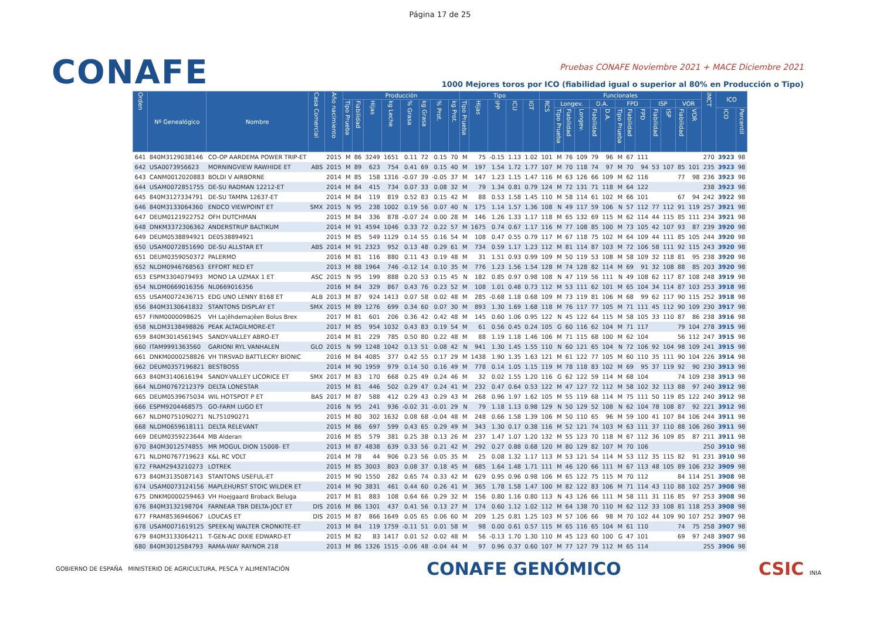Página 17 de 25
CONAFE
Pruebas CONAFE Noviembre 2021 + MACE Diciembre 2021
1000 Mejores toros por ICO (fiabilidad igual o superior al 80% en Producción o Tipo)
| Orden | Nº Genealógico | Nombre | Casa Comercial | Año nacimiento | Producción | | | | | | | | Tipo | | | | | Funcionales | | | | | | | | | | | | | IMCT | ICO | |
| --- | --- | --- | --- | --- | --- | --- | --- | --- | --- | --- | --- | --- | --- | --- | --- | --- | --- | --- | --- | --- | --- | --- | --- | --- | --- | --- | --- | --- | --- | --- | --- | --- | --- |
| | | | | | Tipo Prueba | Fiabilidad | Hijas | kg Leche | % Grasa | kg Grasa | % Prot. | kg Prot. | Tipo Prueba | Hijas | IPP | ICU | IGT | RCS | Longev. | | | D.A. | | FPD | | | ISP | | VOR | | | | |
| | | | | | | | | | | | | | | | | | | | Tipo Prueba | Fiabilidad | Longev. | Fiabilidad | D.A. | Tipo Prueba | Fiabilidad | FPD | Fiabilidad | ISP | Fiabilidad | VOR | | ICO | Percentil |
| 641 | 840M3129038146 | CO-OP AARDEMA POWER TRIP-ET | | 2015 | M | 86 | 3249 | 1651 | 0.11 | 72 | 0.15 | 70 | M | 75 | -0.15 | 1.13 | 1.02 | 101 | M | 76 | 109 | 79 | 96 | M | 67 | 111 | | | | | 270 | 3923 | 98 |
| 642 | USA0073956623 | MORNINGVIEW RAWHIDE ET | ABS | 2015 | M | 89 | 623 | 754 | 0.41 | 69 | 0.15 | 40 | M | 197 | 1.54 | 1.72 | 1.77 | 107 | M | 70 | 118 | 74 | 97 | M | 70 | 94 | 53 | 107 | 85 | 101 | 235 | 3923 | 98 |
| 643 | CANM0012020883 | BOLDI V AIRBORNE | | 2014 | M | 85 | 158 | 1316 | -0.07 | 39 | -0.05 | 37 | M | 147 | 1.23 | 1.15 | 1.47 | 116 | M | 63 | 126 | 66 | 109 | M | 62 | 116 | | | 77 | 98 | 236 | 3923 | 98 |
| 644 | USAM0072851755 | DE-SU RADMAN 12212-ET | | 2014 | M | 84 | 415 | 734 | 0.07 | 33 | 0.08 | 32 | M | 79 | 1.34 | 0.81 | 0.79 | 124 | M | 72 | 131 | 71 | 118 | M | 64 | 122 | | | | | 238 | 3923 | 98 |
| 645 | 840M3127334791 | DE-SU TAMPA 12637-ET | | 2014 | M | 84 | 119 | 819 | 0.52 | 83 | 0.15 | 42 | M | 88 | 0.53 | 1.58 | 1.45 | 110 | M | 58 | 114 | 61 | 102 | M | 66 | 101 | | | 67 | 94 | 242 | 3922 | 98 |
| 646 | 840M3133064360 | ENDCO VIEWPOINT ET | SMX | 2015 | N | 95 | 238 | 1002 | 0.19 | 56 | 0.07 | 40 | N | 175 | 1.14 | 1.57 | 1.36 | 108 | N | 49 | 117 | 59 | 106 | N | 57 | 112 | 77 | 112 | 91 | 119 | 257 | 3921 | 98 |
| 647 | DEUM0121922752 | OFH DUTCHMAN | | 2015 | M | 84 | 336 | 878 | -0.07 | 24 | 0.00 | 28 | M | 146 | 1.26 | 1.33 | 1.17 | 118 | M | 65 | 132 | 69 | 115 | M | 62 | 114 | 44 | 115 | 85 | 111 | 234 | 3921 | 98 |
| 648 | DNKM3372306362 | ANDERSTRUP BALTIKUM | | 2014 | M | 91 | 4594 | 1046 | 0.33 | 72 | 0.22 | 57 | M | 1675 | 0.74 | 0.67 | 1.17 | 116 | M | 77 | 108 | 85 | 100 | M | 73 | 105 | 42 | 107 | 93 | 87 | 239 | 3920 | 98 |
| 649 | DEUM0538894921 | DE0538894921 | | 2015 | M | 85 | 549 | 1129 | 0.14 | 55 | 0.16 | 54 | M | 108 | 0.47 | 0.55 | 0.79 | 117 | M | 67 | 118 | 75 | 102 | M | 64 | 109 | 44 | 111 | 85 | 105 | 244 | 3920 | 98 |
| 650 | USAM0072851690 | DE-SU ALLSTAR ET | ABS | 2014 | M | 91 | 2323 | 952 | 0.13 | 48 | 0.29 | 61 | M | 734 | 0.59 | 1.17 | 1.23 | 112 | M | 81 | 114 | 87 | 103 | M | 72 | 106 | 58 | 111 | 92 | 115 | 243 | 3920 | 98 |
| 651 | DEUM0359050372 | PALERMO | | 2016 | M | 81 | 116 | 880 | 0.11 | 43 | 0.19 | 48 | M | 31 | 1.51 | 0.93 | 0.99 | 109 | M | 50 | 119 | 53 | 108 | M | 58 | 109 | 32 | 118 | 81 | 95 | 238 | 3920 | 98 |
| 652 | NLDM0946768563 | EFFORT RED ET | | 2013 | M | 88 | 1964 | 746 | -0.12 | 14 | 0.10 | 35 | M | 776 | 1.23 | 1.56 | 1.54 | 128 | M | 74 | 128 | 82 | 114 | M | 69 | 91 | 32 | 108 | 88 | 85 | 203 | 3920 | 98 |
| 653 | ESPM3304079493 | MONO LA UZMAX 1 ET | ASC | 2015 | N | 95 | 199 | 888 | 0.20 | 53 | 0.15 | 45 | N | 182 | 0.85 | 0.97 | 0.98 | 108 | N | 47 | 119 | 56 | 111 | N | 49 | 108 | 62 | 117 | 87 | 108 | 248 | 3919 | 98 |
| 654 | NLDM0669016356 | NL0669016356 | | 2016 | M | 84 | 329 | 867 | 0.43 | 76 | 0.23 | 52 | M | 108 | 1.01 | 0.48 | 0.73 | 112 | M | 53 | 111 | 62 | 101 | M | 65 | 104 | 34 | 114 | 87 | 103 | 253 | 3918 | 98 |
| 655 | USAM0072436715 | EDG UNO LENNY 8168 ET | ALB | 2013 | M | 87 | 924 | 1413 | 0.07 | 58 | 0.02 | 48 | M | 285 | -0.68 | 1.18 | 0.68 | 109 | M | 73 | 119 | 81 | 106 | M | 68 | 99 | 62 | 117 | 90 | 115 | 252 | 3918 | 98 |
| 656 | 840M3130641832 | STANTONS DISPLAY ET | SMX | 2015 | M | 89 | 1276 | 699 | 0.34 | 60 | 0.07 | 30 | M | 893 | 1.30 | 1.69 | 1.68 | 118 | M | 76 | 117 | 77 | 105 | M | 71 | 111 | 45 | 112 | 90 | 109 | 230 | 3917 | 98 |
| 657 | FINM0000098625 | VH La¦êhdema¦êen Bolus Brex | | 2017 | M | 81 | 601 | 206 | 0.36 | 42 | 0.42 | 48 | M | 145 | 0.60 | 1.06 | 0.95 | 122 | N | 45 | 122 | 64 | 115 | M | 58 | 105 | 33 | 110 | 87 | 86 | 238 | 3916 | 98 |
| 658 | NLDM3138498826 | PEAK ALTAGILMORE-ET | | 2017 | M | 85 | 954 | 1032 | 0.43 | 83 | 0.19 | 54 | M | 61 | 0.56 | 0.45 | 0.24 | 105 | G | 60 | 116 | 62 | 104 | M | 71 | 117 | | | 79 | 104 | 278 | 3915 | 98 |
| 659 | 840M3014561945 | SANDY-VALLEY ABRO-ET | | 2014 | M | 81 | 229 | 785 | 0.50 | 80 | 0.22 | 48 | M | 88 | 1.19 | 1.18 | 1.46 | 106 | M | 71 | 115 | 68 | 100 | M | 62 | 104 | | | 56 | 112 | 247 | 3915 | 98 |
| 660 | ITAM9991363560 | GARIONI RYL VANHALEN | GLO | 2015 | N | 99 | 1248 | 1042 | 0.13 | 51 | 0.08 | 42 | N | 941 | 1.30 | 1.45 | 1.55 | 110 | N | 60 | 121 | 65 | 104 | N | 72 | 106 | 92 | 104 | 98 | 109 | 241 | 3915 | 98 |
| 661 | DNKM0000258826 | VH TIRSVAD BATTLECRY BIONIC | | 2016 | M | 84 | 4085 | 377 | 0.42 | 55 | 0.17 | 29 | M | 1438 | 1.90 | 1.35 | 1.63 | 121 | M | 61 | 122 | 77 | 105 | M | 60 | 110 | 35 | 111 | 90 | 104 | 226 | 3914 | 98 |
| 662 | DEUM0357196821 | BESTBOSS | | 2014 | M | 90 | 1959 | 979 | 0.14 | 50 | 0.16 | 49 | M | 778 | 0.14 | 1.05 | 1.15 | 119 | M | 78 | 118 | 83 | 102 | M | 69 | 95 | 37 | 119 | 92 | 90 | 230 | 3913 | 98 |
| 663 | 840M3140616194 | SANDY-VALLEY LICORICE ET | SMX | 2017 | M | 83 | 170 | 668 | 0.25 | 49 | 0.24 | 46 | M | 32 | 0.02 | 1.55 | 1.20 | 116 | G | 62 | 122 | 59 | 114 | M | 68 | 104 | | | 74 | 109 | 238 | 3913 | 98 |
| 664 | NLDM0767212379 | DELTA LONESTAR | | 2015 | M | 81 | 446 | 502 | 0.29 | 47 | 0.24 | 41 | M | 232 | 0.47 | 0.64 | 0.53 | 122 | M | 47 | 127 | 72 | 112 | M | 58 | 102 | 32 | 113 | 88 | 97 | 240 | 3912 | 98 |
| 665 | DEUM0539675034 | WIL HOTSPOT P ET | BAS | 2017 | M | 87 | 588 | 412 | 0.29 | 43 | 0.29 | 43 | M | 268 | 0.96 | 1.97 | 1.62 | 105 | M | 55 | 119 | 68 | 114 | M | 75 | 111 | 50 | 119 | 85 | 122 | 240 | 3912 | 98 |
| 666 | ESPM9204468575 | GO-FARM LUGO ET | | 2016 | N | 95 | 241 | 936 | -0.02 | 31 | -0.01 | 29 | N | 79 | 1.18 | 1.13 | 0.98 | 129 | N | 50 | 129 | 52 | 108 | N | 62 | 104 | 78 | 108 | 87 | 92 | 221 | 3912 | 98 |
| 667 | NLDM0751090271 | NL751090271 | | 2015 | M | 80 | 302 | 1632 | 0.08 | 68 | -0.04 | 48 | M | 248 | 0.66 | 1.58 | 1.39 | 106 | M | 50 | 110 | 65 | 96 | M | 59 | 100 | 41 | 107 | 84 | 106 | 244 | 3911 | 98 |
| 668 | NLDM0659618111 | DELTA RELEVANT | | 2015 | M | 86 | 697 | 599 | 0.43 | 65 | 0.29 | 49 | M | 343 | 1.30 | 0.17 | 0.38 | 116 | M | 52 | 121 | 74 | 103 | M | 63 | 111 | 37 | 110 | 88 | 106 | 260 | 3911 | 98 |
| 669 | DEUM0359223644 | MB Alderan | | 2016 | M | 85 | 579 | 381 | 0.25 | 38 | 0.13 | 26 | M | 237 | 1.47 | 1.07 | 1.20 | 132 | M | 55 | 123 | 70 | 118 | M | 67 | 112 | 36 | 109 | 85 | 87 | 211 | 3911 | 98 |
| 670 | 840M3012574855 | MR MOGUL DION 15008- ET | | 2013 | M | 87 | 4838 | 639 | 0.33 | 56 | 0.21 | 42 | M | 292 | 0.27 | 0.88 | 0.68 | 120 | M | 80 | 129 | 82 | 107 | M | 70 | 106 | | | | | 250 | 3910 | 98 |
| 671 | NLDM0767719623 | K&L RC VOLT | | 2014 | M | 78 | 44 | 906 | 0.23 | 56 | 0.05 | 35 | M | 25 | 0.08 | 1.32 | 1.17 | 113 | M | 53 | 121 | 54 | 114 | M | 53 | 112 | 35 | 115 | 82 | 91 | 231 | 3910 | 98 |
| 672 | FRAM2943210273 | LOTREK | | 2015 | M | 85 | 3003 | 803 | 0.08 | 37 | 0.18 | 45 | M | 685 | 1.64 | 1.48 | 1.71 | 111 | M | 46 | 120 | 66 | 111 | M | 67 | 113 | 48 | 105 | 89 | 106 | 232 | 3909 | 98 |
| 673 | 840M3135087143 | STANTONS USEFUL-ET | | 2015 | M | 90 | 1550 | 282 | 0.65 | 74 | 0.33 | 42 | M | 629 | 0.95 | 0.96 | 0.98 | 106 | M | 65 | 122 | 75 | 115 | M | 70 | 112 | | | 84 | 114 | 251 | 3908 | 98 |
| 674 | USAM0073124156 | MAPLEHURST STOIC WILDER ET | | 2014 | M | 90 | 3831 | 461 | 0.44 | 60 | 0.26 | 41 | M | 365 | 1.78 | 1.58 | 1.47 | 100 | M | 82 | 122 | 83 | 106 | M | 71 | 114 | 43 | 110 | 88 | 102 | 257 | 3908 | 98 |
| 675 | DNKM0000259463 | VH Hoejgaard Broback Beluga | | 2017 | M | 81 | 883 | 108 | 0.64 | 66 | 0.29 | 32 | M | 156 | 0.80 | 1.16 | 0.80 | 113 | N | 43 | 126 | 66 | 111 | M | 58 | 111 | 31 | 116 | 85 | 97 | 253 | 3908 | 98 |
| 676 | 840M3132198704 | FARNEAR TBR DELTA-JOLT ET | DIS | 2016 | M | 86 | 1301 | 437 | 0.41 | 56 | 0.13 | 27 | M | 174 | 0.60 | 1.12 | 1.02 | 112 | M | 64 | 138 | 70 | 110 | M | 62 | 112 | 33 | 108 | 81 | 118 | 253 | 3908 | 98 |
| 677 | FRAM8536946067 | LOUCAS ET | DIS | 2015 | M | 87 | 866 | 1649 | 0.05 | 65 | 0.06 | 60 | M | 209 | 1.25 | 0.81 | 1.25 | 103 | M | 57 | 106 | 66 | 98 | M | 70 | 102 | 44 | 109 | 90 | 107 | 252 | 3907 | 98 |
| 678 | USAM0071619125 | SPEEK-NJ WALTER CRONKITE-ET | | 2013 | M | 84 | 119 | 1759 | -0.11 | 51 | 0.01 | 58 | M | 98 | 0.00 | 0.61 | 0.57 | 115 | M | 65 | 116 | 65 | 104 | M | 61 | 110 | | | 74 | 75 | 258 | 3907 | 98 |
| 679 | 840M3133064211 | T-GEN-AC DIXIE EDWARD-ET | | 2015 | M | 82 | 83 | 1417 | 0.01 | 52 | 0.02 | 48 | M | 56 | -0.13 | 1.70 | 1.30 | 110 | M | 45 | 123 | 60 | 100 | G | 47 | 101 | | | 69 | 97 | 248 | 3907 | 98 |
| 680 | 840M3012584793 | RAMA-WAY RAYNOR 218 | | 2013 | M | 86 | 1326 | 1515 | -0.06 | 48 | -0.04 | 44 | M | 97 | 0.96 | 0.37 | 0.60 | 107 | M | 77 | 127 | 79 | 112 | M | 65 | 114 | | | | | 255 | 3906 | 98 |
GOBIERNO DE ESPAÑA MINISTERIO DE AGRICULTURA, PESCA Y ALIMENTACIÓN
CONAFE GENÓMICO CSIC INIA